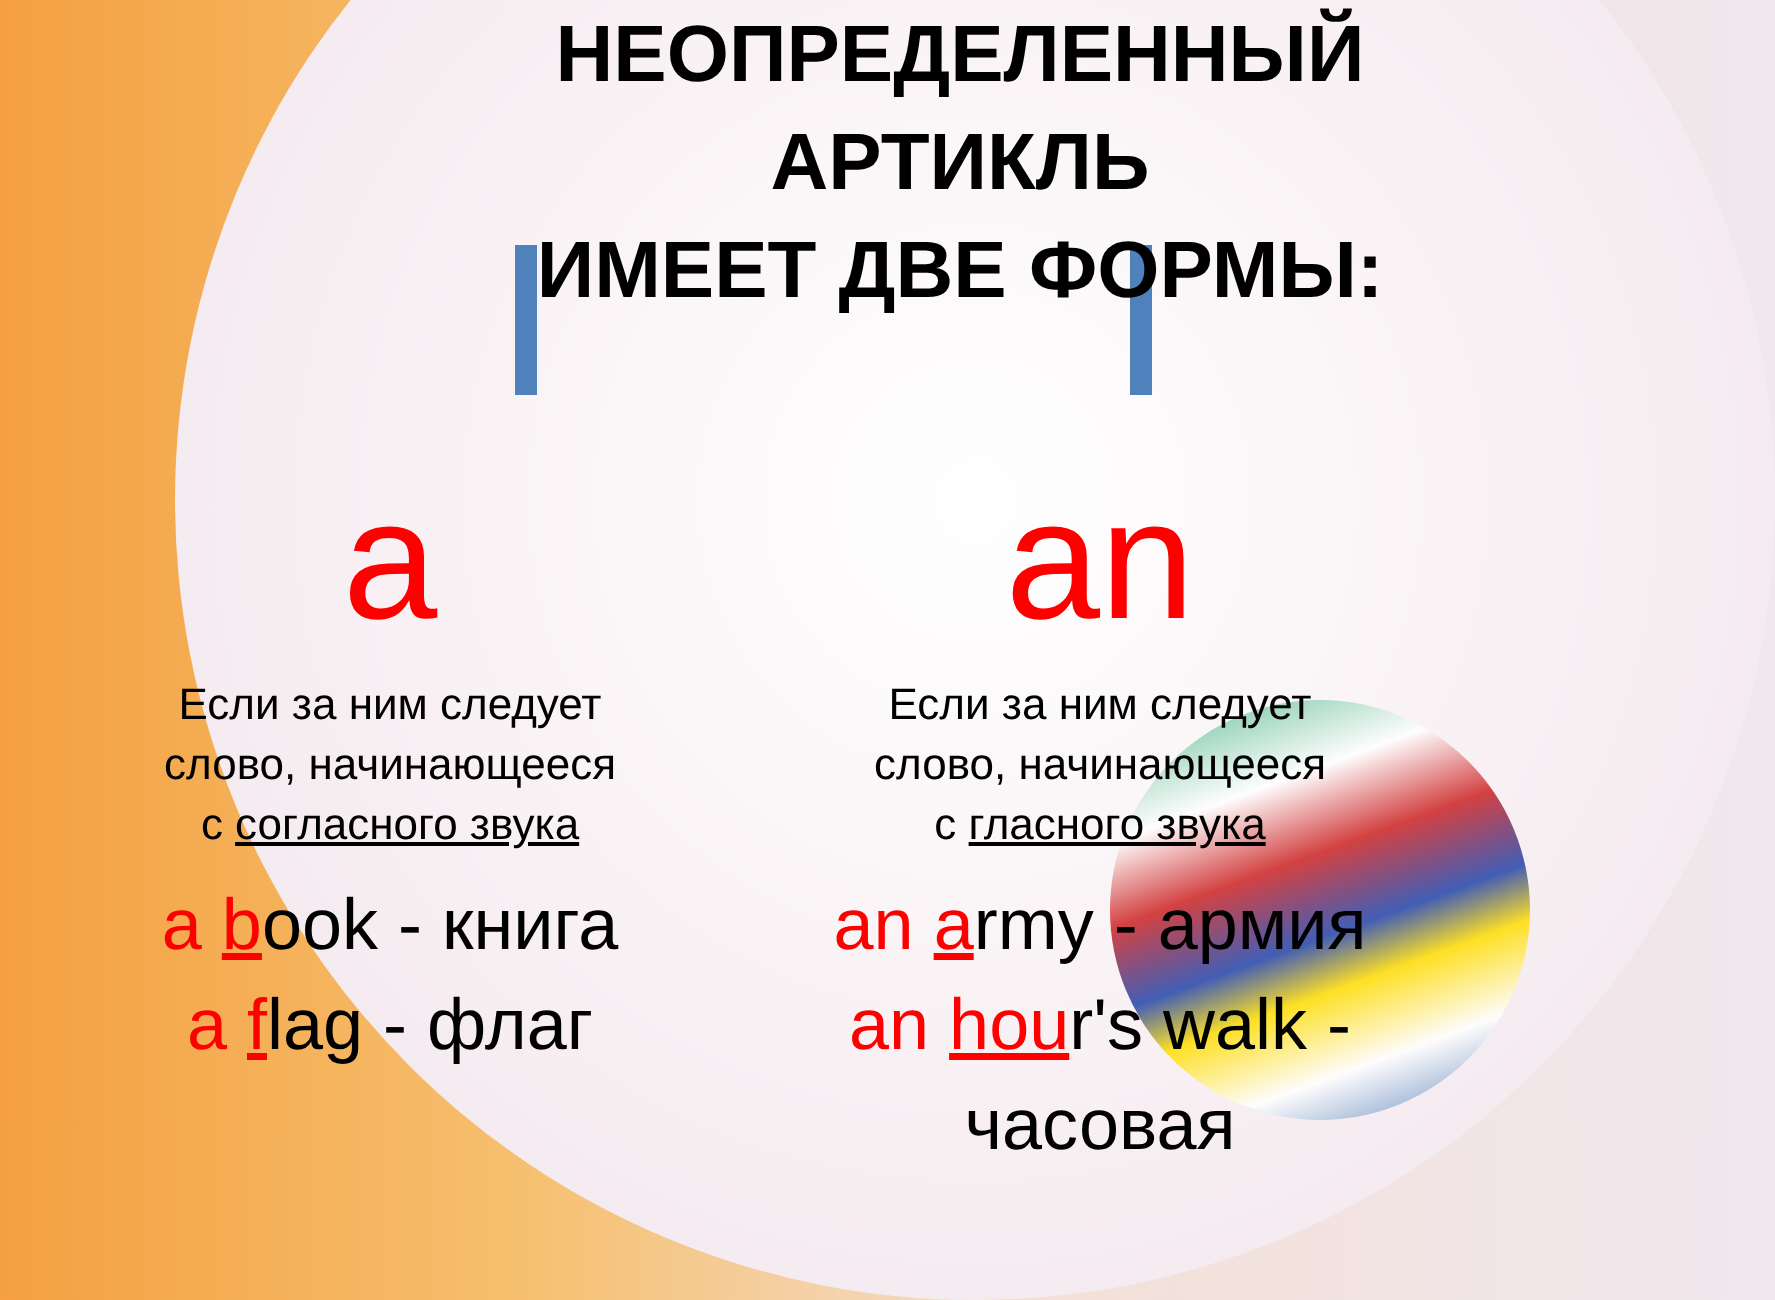НЕОПРЕДЕЛЕННЫЙ
АРТИКЛЬ
ИМЕЕТ ДВЕ ФОРМЫ:
a
Если за ним следует
слово, начинающееся
с согласного звука
a book - книга
a flag - флаг
an
Если за ним следует
слово, начинающееся
с гласного звука
an army - армия
an hour's walk -
часовая